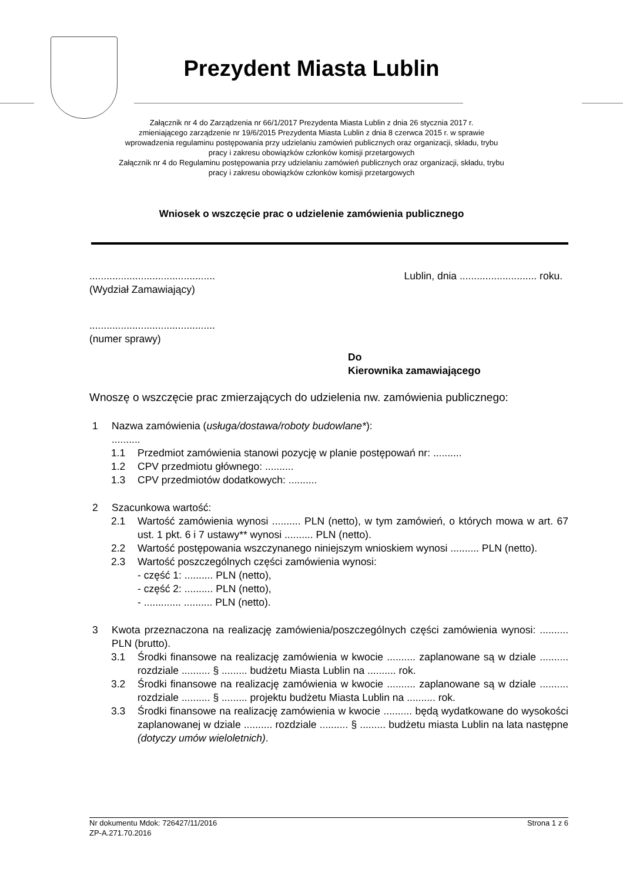Prezydent Miasta Lublin
Załącznik nr 4 do Zarządzenia nr 66/1/2017 Prezydenta Miasta Lublin z dnia 26 stycznia 2017 r.
zmieniającego zarządzenie nr 19/6/2015 Prezydenta Miasta Lublin z dnia 8 czerwca 2015 r. w sprawie
wprowadzenia regulaminu postępowania przy udzielaniu zamówień publicznych oraz organizacji, składu, trybu
pracy i zakresu obowiązków członków komisji przetargowych
Załącznik nr 4 do Regulaminu postępowania przy udzielaniu zamówień publicznych oraz organizacji, składu, trybu
pracy i zakresu obowiązków członków komisji przetargowych
Wniosek o wszczęcie prac o udzielenie zamówienia publicznego
............................................ Lublin, dnia ........................... roku.
(Wydział Zamawiający)
............................................
(numer sprawy)
Do
Kierownika zamawiającego
Wnoszę o wszczęcie prac zmierzających do udzielenia nw. zamówienia publicznego:
1 Nazwa zamówienia (usługa/dostawa/roboty budowlane*):
..........
1.1 Przedmiot zamówienia stanowi pozycję w planie postępowań nr: ..........
1.2 CPV przedmiotu głównego: ..........
1.3 CPV przedmiotów dodatkowych: ..........
2 Szacunkowa wartość:
2.1 Wartość zamówienia wynosi .......... PLN (netto), w tym zamówień, o których mowa w art. 67 ust. 1 pkt. 6 i 7 ustawy** wynosi .......... PLN (netto).
2.2 Wartość postępowania wszczynanego niniejszym wnioskiem wynosi .......... PLN (netto).
2.3 Wartość poszczególnych części zamówienia wynosi:
- część 1: .......... PLN (netto),
- część 2: .......... PLN (netto),
- ............. .......... PLN (netto).
3 Kwota przeznaczona na realizację zamówienia/poszczególnych części zamówienia wynosi: .......... PLN (brutto).
3.1 Środki finansowe na realizację zamówienia w kwocie .......... zaplanowane są w dziale .......... rozdziale .......... § ......... budżetu Miasta Lublin na .......... rok.
3.2 Środki finansowe na realizację zamówienia w kwocie .......... zaplanowane są w dziale .......... rozdziale .......... § ......... projektu budżetu Miasta Lublin na .......... rok.
3.3 Środki finansowe na realizację zamówienia w kwocie .......... będą wydatkowane do wysokości zaplanowanej w dziale .......... rozdziale .......... § ......... budżetu miasta Lublin na lata następne (dotyczy umów wieloletnich).
Nr dokumentu Mdok: 726427/11/2016 Strona 1 z 6
ZP-A.271.70.2016